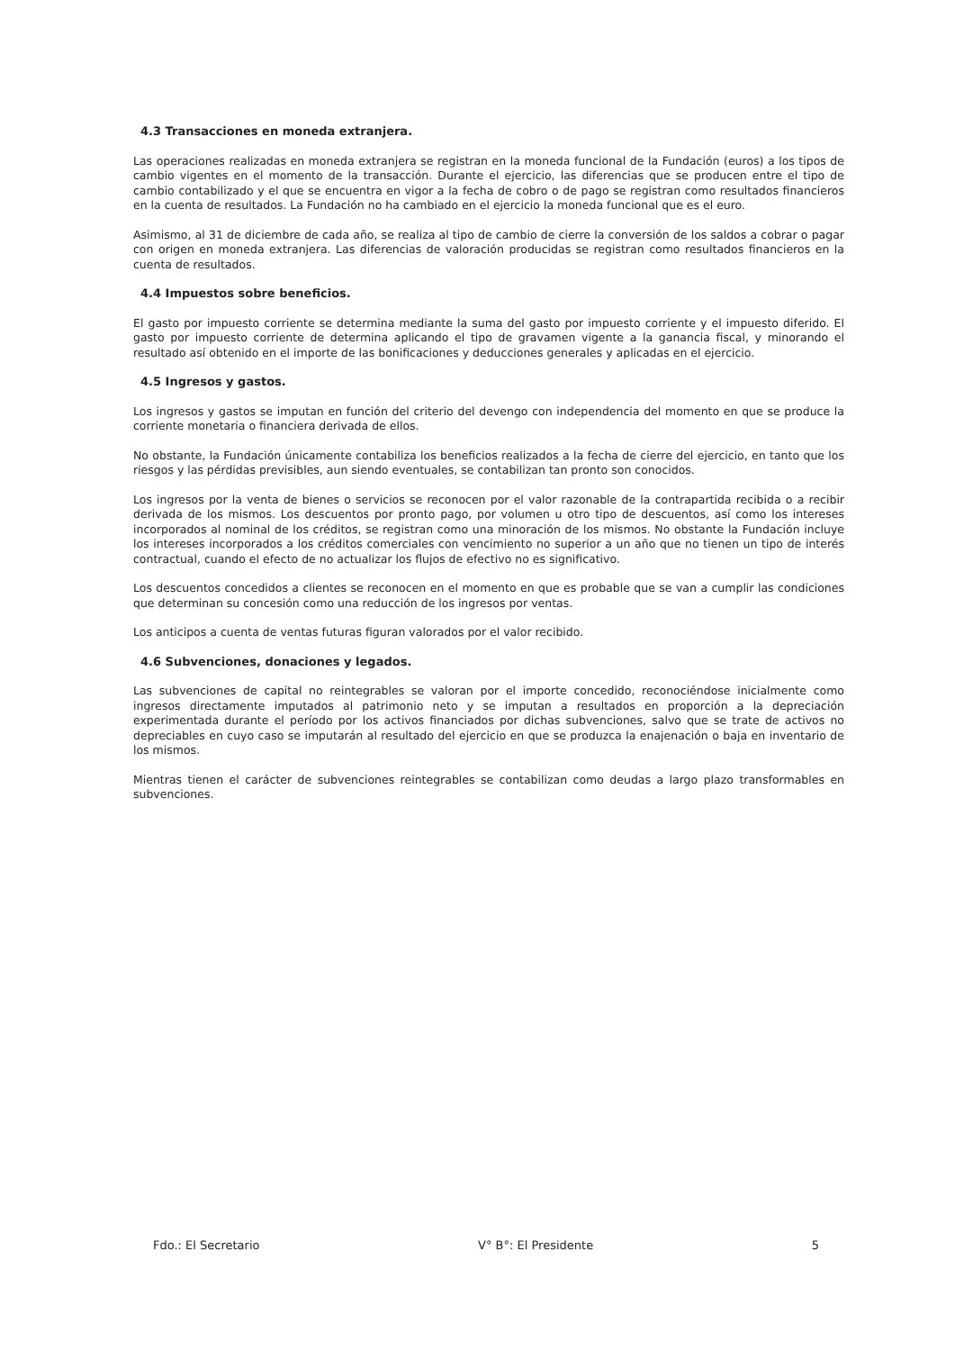4.3 Transacciones en moneda extranjera.
Las operaciones realizadas en moneda extranjera se registran en la moneda funcional de la Fundación (euros) a los tipos de cambio vigentes en el momento de la transacción. Durante el ejercicio, las diferencias que se producen entre el tipo de cambio contabilizado y el que se encuentra en vigor a la fecha de cobro o de pago se registran como resultados financieros en la cuenta de resultados. La Fundación no ha cambiado en el ejercicio la moneda funcional que es el euro.
Asimismo, al 31 de diciembre de cada año, se realiza al tipo de cambio de cierre la conversión de los saldos a cobrar o pagar con origen en moneda extranjera. Las diferencias de valoración producidas se registran como resultados financieros en la cuenta de resultados.
4.4 Impuestos sobre beneficios.
El gasto por impuesto corriente se determina mediante la suma del gasto por impuesto corriente y el impuesto diferido. El gasto por impuesto corriente de determina aplicando el tipo de gravamen vigente a la ganancia fiscal, y minorando el resultado así obtenido en el importe de las bonificaciones y deducciones generales y aplicadas en el ejercicio.
4.5 Ingresos y gastos.
Los ingresos y gastos se imputan en función del criterio del devengo con independencia del momento en que se produce la corriente monetaria o financiera derivada de ellos.
No obstante, la Fundación únicamente contabiliza los beneficios realizados a la fecha de cierre del ejercicio, en tanto que los riesgos y las pérdidas previsibles, aun siendo eventuales, se contabilizan tan pronto son conocidos.
Los ingresos por la venta de bienes o servicios se reconocen por el valor razonable de la contrapartida recibida o a recibir derivada de los mismos. Los descuentos por pronto pago, por volumen u otro tipo de descuentos, así como los intereses incorporados al nominal de los créditos, se registran como una minoración de los mismos. No obstante la Fundación incluye los intereses incorporados a los créditos comerciales con vencimiento no superior a un año que no tienen un tipo de interés contractual, cuando el efecto de no actualizar los flujos de efectivo no es significativo.
Los descuentos concedidos a clientes se reconocen en el momento en que es probable que se van a cumplir las condiciones que determinan su concesión como una reducción de los ingresos por ventas.
Los anticipos a cuenta de ventas futuras figuran valorados por el valor recibido.
4.6 Subvenciones, donaciones y legados.
Las subvenciones de capital no reintegrables se valoran por el importe concedido, reconociéndose inicialmente como ingresos directamente imputados al patrimonio neto y se imputan a resultados en proporción a la depreciación experimentada durante el período por los activos financiados por dichas subvenciones, salvo que se trate de activos no depreciables en cuyo caso se imputarán al resultado del ejercicio en que se produzca la enajenación o baja en inventario de los mismos.
Mientras tienen el carácter de subvenciones reintegrables se contabilizan como deudas a largo plazo transformables en subvenciones.
Fdo.: El Secretario V° B°: El Presidente 5